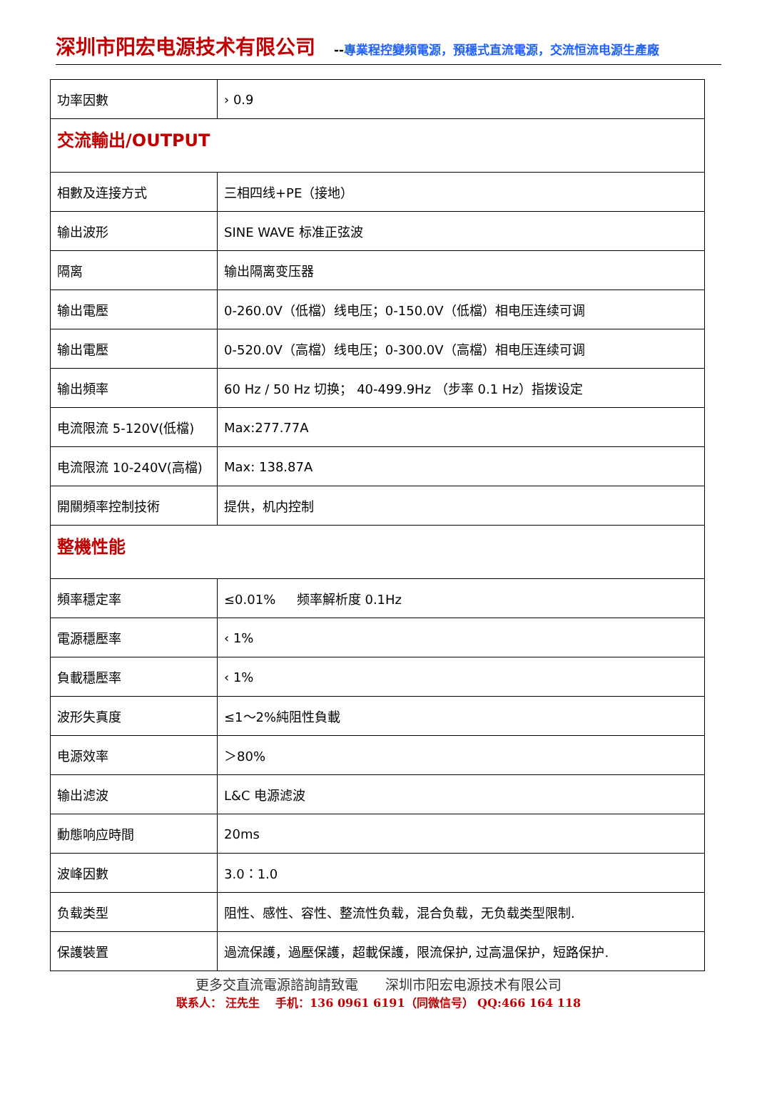深圳市阳宏电源技术有限公司
--專業程控變頻電源，預穩式直流電源，交流恒流电源生產廠
| 功率因數 | › 0.9 |
| 交流輸出/OUTPUT | |
| 相數及连接方式 | 三相四线+PE（接地） |
| 输出波形 | SINE WAVE 标准正弦波 |
| 隔离 | 输出隔离变压器 |
| 输出電壓 | 0-260.0V（低檔）线电压；0-150.0V（低檔）相电压连续可调 |
| 输出電壓 | 0-520.0V（高檔）线电压；0-300.0V（高檔）相电压连续可调 |
| 输出頻率 | 60 Hz / 50 Hz 切换； 40-499.9Hz （步率 0.1 Hz）指拨设定 |
| 电流限流 5-120V(低檔) | Max:277.77A |
| 电流限流 10-240V(高檔) | Max: 138.87A |
| 開關頻率控制技術 | 提供，机内控制 |
| 整機性能 | |
| 頻率穩定率 | ≤0.01% 频率解析度 0.1Hz |
| 電源穩壓率 | ‹ 1% |
| 負載穩壓率 | ‹ 1% |
| 波形失真度 | ≤1～2%純阻性負載 |
| 电源效率 | ＞80% |
| 输出滤波 | L&C 电源滤波 |
| 動態响应時間 | 20ms |
| 波峰因數 | 3.0：1.0 |
| 负载类型 | 阻性、感性、容性、整流性负载，混合负载，无负载类型限制. |
| 保護裝置 | 過流保護，過壓保護，超載保護，限流保护, 过高温保护，短路保护. |
更多交直流電源諮詢請致電　　深圳市阳宏电源技术有限公司
联系人： 汪先生　 手机：136 0961 6191（同微信号） QQ:466 164 118